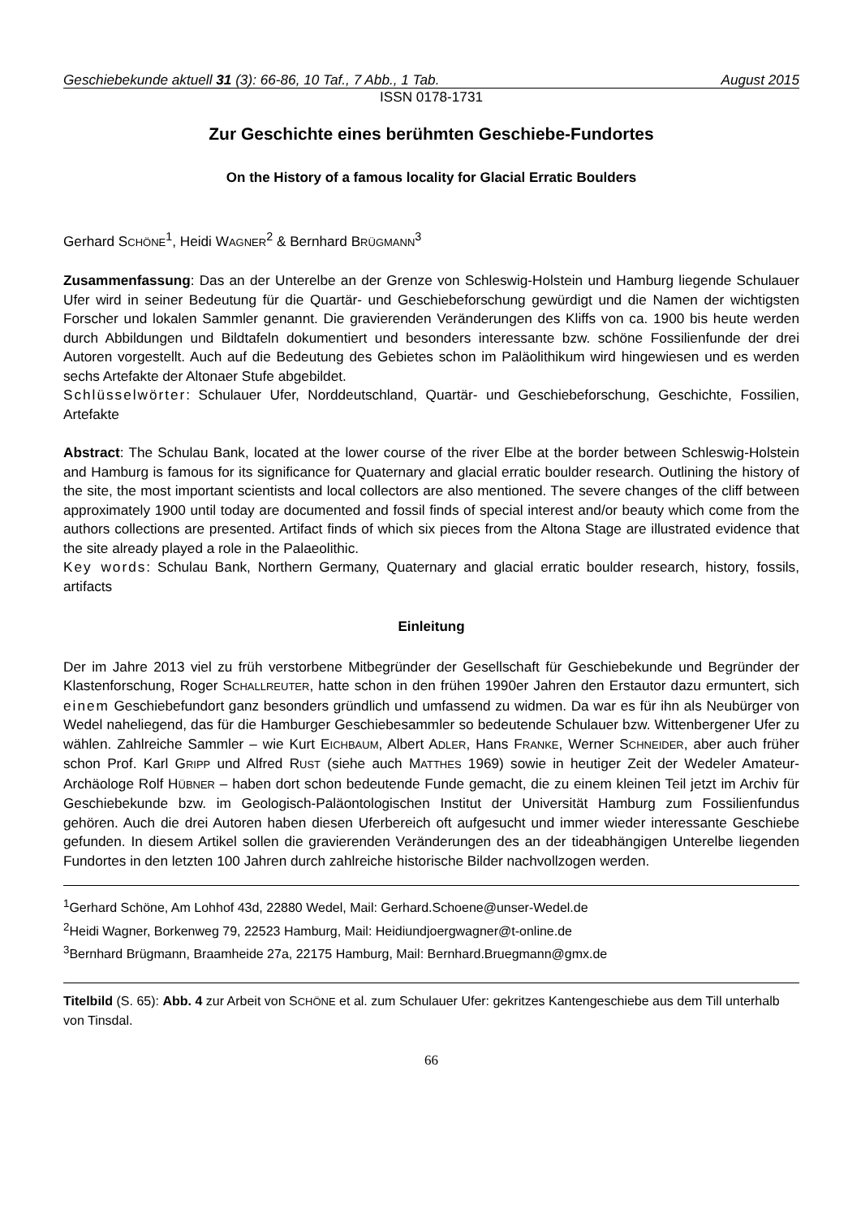Geschiebekunde aktuell 31 (3): 66-86, 10 Taf., 7 Abb., 1 Tab. August 2015
ISSN 0178-1731
Zur Geschichte eines berühmten Geschiebe-Fundortes
On the History of a famous locality for Glacial Erratic Boulders
Gerhard SCHÖNE<sup>1</sup>, Heidi WAGNER<sup>2</sup> & Bernhard BRÜGMANN<sup>3</sup>
Zusammenfassung: Das an der Unterelbe an der Grenze von Schleswig-Holstein und Hamburg liegende Schulauer Ufer wird in seiner Bedeutung für die Quartär- und Geschiebeforschung gewürdigt und die Namen der wichtigsten Forscher und lokalen Sammler genannt. Die gravierenden Veränderungen des Kliffs von ca. 1900 bis heute werden durch Abbildungen und Bildtafeln dokumentiert und besonders interessante bzw. schöne Fossilienfunde der drei Autoren vorgestellt. Auch auf die Bedeutung des Gebietes schon im Paläolithikum wird hingewiesen und es werden sechs Artefakte der Altonaer Stufe abgebildet.
Schlüsselwörter: Schulauer Ufer, Norddeutschland, Quartär- und Geschiebeforschung, Geschichte, Fossilien, Artefakte
Abstract: The Schulau Bank, located at the lower course of the river Elbe at the border between Schleswig-Holstein and Hamburg is famous for its significance for Quaternary and glacial erratic boulder research. Outlining the history of the site, the most important scientists and local collectors are also mentioned. The severe changes of the cliff between approximately 1900 until today are documented and fossil finds of special interest and/or beauty which come from the authors collections are presented. Artifact finds of which six pieces from the Altona Stage are illustrated evidence that the site already played a role in the Palaeolithic.
Key words: Schulau Bank, Northern Germany, Quaternary and glacial erratic boulder research, history, fossils, artifacts
Einleitung
Der im Jahre 2013 viel zu früh verstorbene Mitbegründer der Gesellschaft für Geschiebekunde und Begründer der Klastenforschung, Roger SCHALLREUTER, hatte schon in den frühen 1990er Jahren den Erstautor dazu ermuntert, sich einem Geschiebefundort ganz besonders gründlich und umfassend zu widmen. Da war es für ihn als Neubürger von Wedel naheliegend, das für die Hamburger Geschiebesammler so bedeutende Schulauer bzw. Wittenbergener Ufer zu wählen. Zahlreiche Sammler – wie Kurt EICHBAUM, Albert ADLER, Hans FRANKE, Werner SCHNEIDER, aber auch früher schon Prof. Karl GRIPP und Alfred RUST (siehe auch MATTHES 1969) sowie in heutiger Zeit der Wedeler Amateur-Archäologe Rolf HÜBNER – haben dort schon bedeutende Funde gemacht, die zu einem kleinen Teil jetzt im Archiv für Geschiebekunde bzw. im Geologisch-Paläontologischen Institut der Universität Hamburg zum Fossilienfundus gehören. Auch die drei Autoren haben diesen Uferbereich oft aufgesucht und immer wieder interessante Geschiebe gefunden. In diesem Artikel sollen die gravierenden Veränderungen des an der tideabhängigen Unterelbe liegenden Fundortes in den letzten 100 Jahren durch zahlreiche historische Bilder nachvollzogen werden.
<sup>1</sup> Gerhard Schöne, Am Lohhof 43d, 22880 Wedel, Mail: Gerhard.Schoene@unser-Wedel.de
<sup>2</sup> Heidi Wagner, Borkenweg 79, 22523 Hamburg, Mail: Heidiundjoergwagner@t-online.de
<sup>3</sup> Bernhard Brügmann, Braamheide 27a, 22175 Hamburg, Mail: Bernhard.Bruegmann@gmx.de
Titelbild (S. 65): Abb. 4 zur Arbeit von SCHÖNE et al. zum Schulauer Ufer: gekritzes Kantengeschiebe aus dem Till unterhalb von Tinsdal.
66